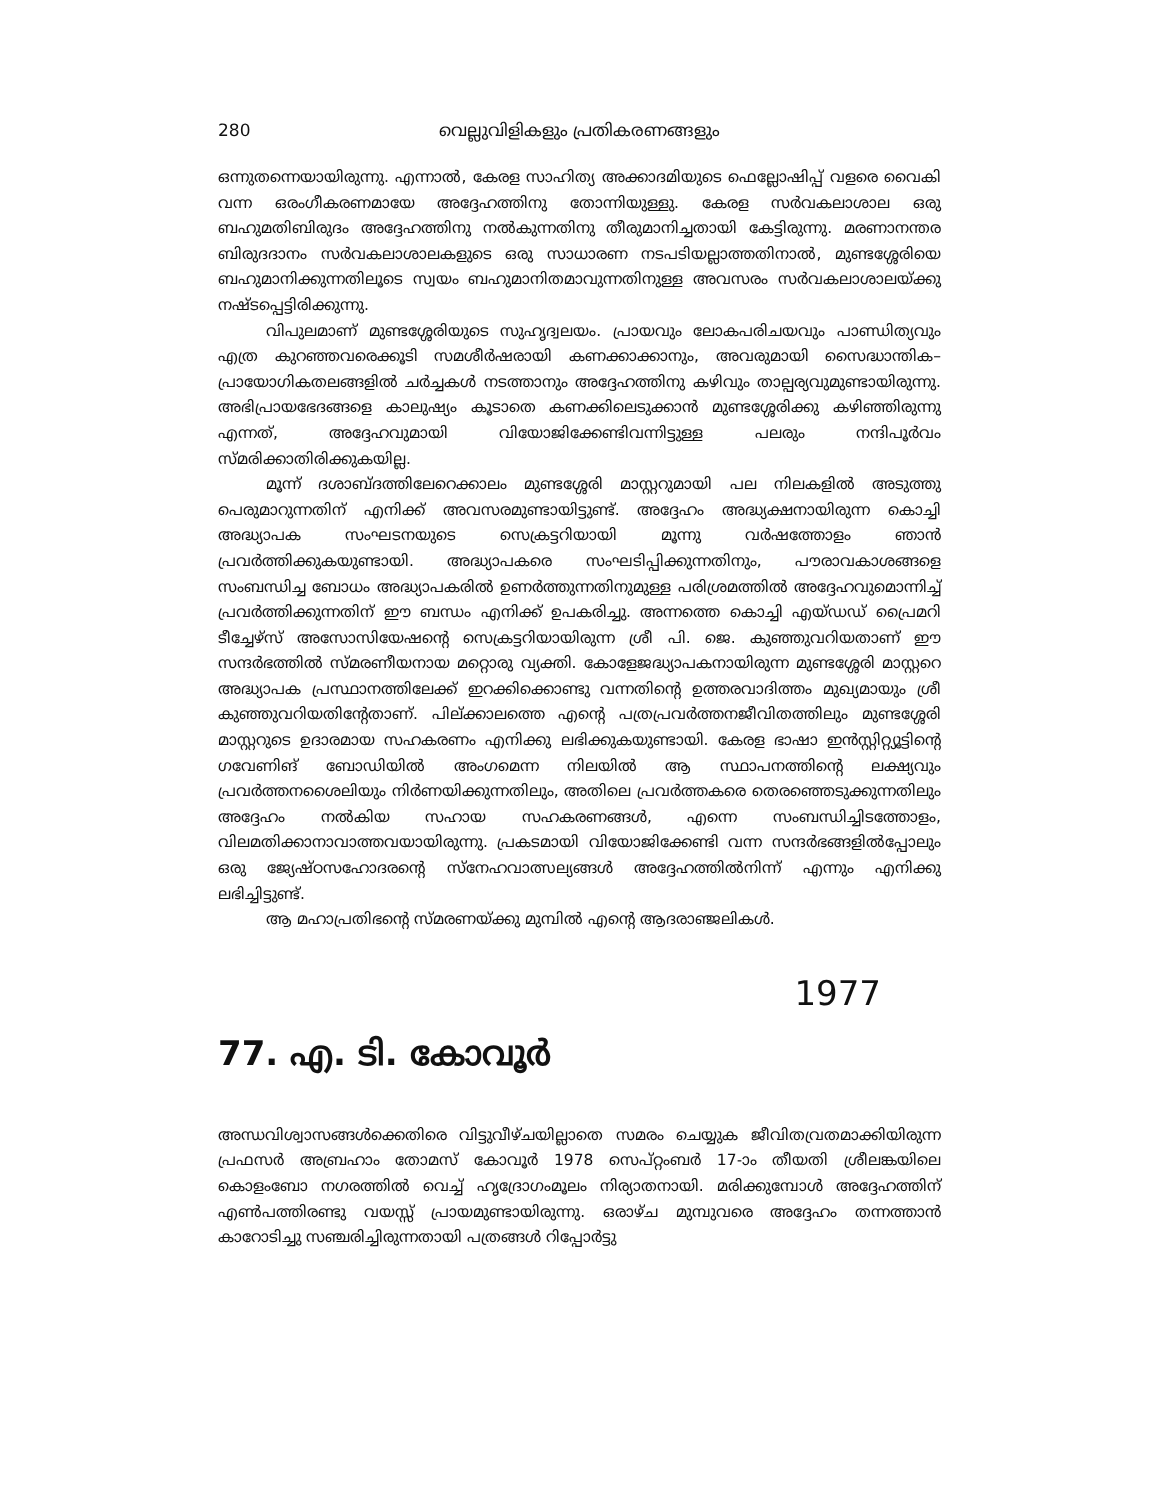280 വെല്ലുവിളികളും പ്രതികരണങ്ങളും
ഒന്നുതന്നെയായിരുന്നു. എന്നാൽ, കേരള സാഹിത്യ അക്കാദമിയുടെ ഫെല്ലോഷിപ്പ് വളരെ വൈകി വന്ന ഒരംഗീകരണമായേ അദ്ദേഹത്തിനു തോന്നിയുള്ളു. കേരള സർവകലാശാല ഒരു ബഹുമതിബിരുദം അദ്ദേഹത്തിനു നൽകുന്നതിനു തീരുമാനിച്ചതായി കേട്ടിരുന്നു. മരണാനന്തര ബിരുദദാനം സർവകലാശാലകളുടെ ഒരു സാധാരണ നടപടിയല്ലാത്തതിനാൽ, മുണ്ടശ്ശേരിയെ ബഹുമാനിക്കുന്നതിലൂടെ സ്വയം ബഹുമാനിതമാവുന്നതിനുള്ള അവസരം സർവകലാശാലയ്ക്കു നഷ്ടപ്പെട്ടിരിക്കുന്നു.
വിപുലമാണ് മുണ്ടശ്ശേരിയുടെ സുഹൃദ്വലയം. പ്രായവും ലോകപരിചയവും പാണ്ഡിത്യവും എത്ര കുറഞ്ഞവരെക്കൂടി സമശീർഷരായി കണക്കാക്കാനും, അവരുമായി സൈദ്ധാന്തിക–പ്രായോഗികതലങ്ങളിൽ ചർച്ചകൾ നടത്താനും അദ്ദേഹത്തിനു കഴിവും താല്പര്യവുമുണ്ടായിരുന്നു. അഭിപ്രായഭേദങ്ങളെ കാലുഷ്യം കൂടാതെ കണക്കിലെടുക്കാൻ മുണ്ടശ്ശേരിക്കു കഴിഞ്ഞിരുന്നു എന്നത്, അദ്ദേഹവുമായി വിയോജിക്കേണ്ടിവന്നിട്ടുള്ള പലരും നന്ദിപൂർവം സ്മരിക്കാതിരിക്കുകയില്ല.
മൂന്ന് ദശാബ്ദത്തിലേറെക്കാലം മുണ്ടശ്ശേരി മാസ്റ്ററുമായി പല നിലകളിൽ അടുത്തു പെരുമാറുന്നതിന് എനിക്ക് അവസരമുണ്ടായിട്ടുണ്ട്. അദ്ദേഹം അദ്ധ്യക്ഷനായിരുന്ന കൊച്ചി അദ്ധ്യാപക സംഘടനയുടെ സെക്രട്ടറിയായി മൂന്നു വർഷത്തോളം ഞാൻ പ്രവർത്തിക്കുകയുണ്ടായി. അദ്ധ്യാപകരെ സംഘടിപ്പിക്കുന്നതിനും, പൗരാവകാശങ്ങളെ സംബന്ധിച്ച ബോധം അദ്ധ്യാപകരിൽ ഉണർത്തുന്നതിനുമുള്ള പരിശ്രമത്തിൽ അദ്ദേഹവുമൊന്നിച്ച് പ്രവർത്തിക്കുന്നതിന് ഈ ബന്ധം എനിക്ക് ഉപകരിച്ചു. അന്നത്തെ കൊച്ചി എയ്ഡഡ് പ്രൈമറി ടീച്ചേഴ്സ് അസോസിയേഷന്റെ സെക്രട്ടറിയായിരുന്ന ശ്രീ പി. ജെ. കുഞ്ഞുവറിയതാണ് ഈ സന്ദർഭത്തിൽ സ്മരണീയനായ മറ്റൊരു വ്യക്തി. കോളേജദ്ധ്യാപകനായിരുന്ന മുണ്ടശ്ശേരി മാസ്റ്ററെ അദ്ധ്യാപക പ്രസ്ഥാനത്തിലേക്ക് ഇറക്കിക്കൊണ്ടു വന്നതിന്റെ ഉത്തരവാദിത്തം മുഖ്യമായും ശ്രീ കുഞ്ഞുവറിയതിന്റേതാണ്. പില്ക്കാലത്തെ എന്റെ പത്രപ്രവർത്തനജീവിതത്തിലും മുണ്ടശ്ശേരി മാസ്റ്ററുടെ ഉദാരമായ സഹകരണം എനിക്കു ലഭിക്കുകയുണ്ടായി. കേരള ഭാഷാ ഇൻസ്റ്റിറ്റ്യൂട്ടിന്റെ ഗവേണിങ് ബോഡിയിൽ അംഗമെന്ന നിലയിൽ ആ സ്ഥാപനത്തിന്റെ ലക്ഷ്യവും പ്രവർത്തനശൈലിയും നിർണയിക്കുന്നതിലും, അതിലെ പ്രവർത്തകരെ തെരഞ്ഞെടുക്കുന്നതിലും അദ്ദേഹം നൽകിയ സഹായ സഹകരണങ്ങൾ, എന്നെ സംബന്ധിച്ചിടത്തോളം, വിലമതിക്കാനാവാത്തവയായിരുന്നു. പ്രകടമായി വിയോജിക്കേണ്ടി വന്ന സന്ദർഭങ്ങളിൽപ്പോലും ഒരു ജ്യേഷ്ഠസഹോദരന്റെ സ്നേഹവാത്സല്യങ്ങൾ അദ്ദേഹത്തിൽനിന്ന് എന്നും എനിക്കു ലഭിച്ചിട്ടുണ്ട്.
ആ മഹാപ്രതിഭന്റെ സ്മരണയ്ക്കു മുമ്പിൽ എന്റെ ആദരാഞ്ജലികൾ.
1977
77. എ. ടി. കോവൂർ
അന്ധവിശ്വാസങ്ങൾക്കെതിരെ വിട്ടുവീഴ്ചയില്ലാതെ സമരം ചെയ്യുക ജീവിതവ്രതമാക്കിയിരുന്ന പ്രഫസർ അബ്രഹാം തോമസ് കോവൂർ 1978 സെപ്റ്റംബർ 17-ാം തീയതി ശ്രീലങ്കയിലെ കൊളംബോ നഗരത്തിൽ വെച്ച് ഹൃദ്രോഗംമൂലം നിര്യാതനായി. മരിക്കുമ്പോൾ അദ്ദേഹത്തിന് എൺപത്തിരണ്ടു വയസ്സ് പ്രായമുണ്ടായിരുന്നു. ഒരാഴ്ച മുമ്പുവരെ അദ്ദേഹം തന്നത്താൻ കാറോടിച്ചു സഞ്ചരിച്ചിരുന്നതായി പത്രങ്ങൾ റിപ്പോർട്ടു